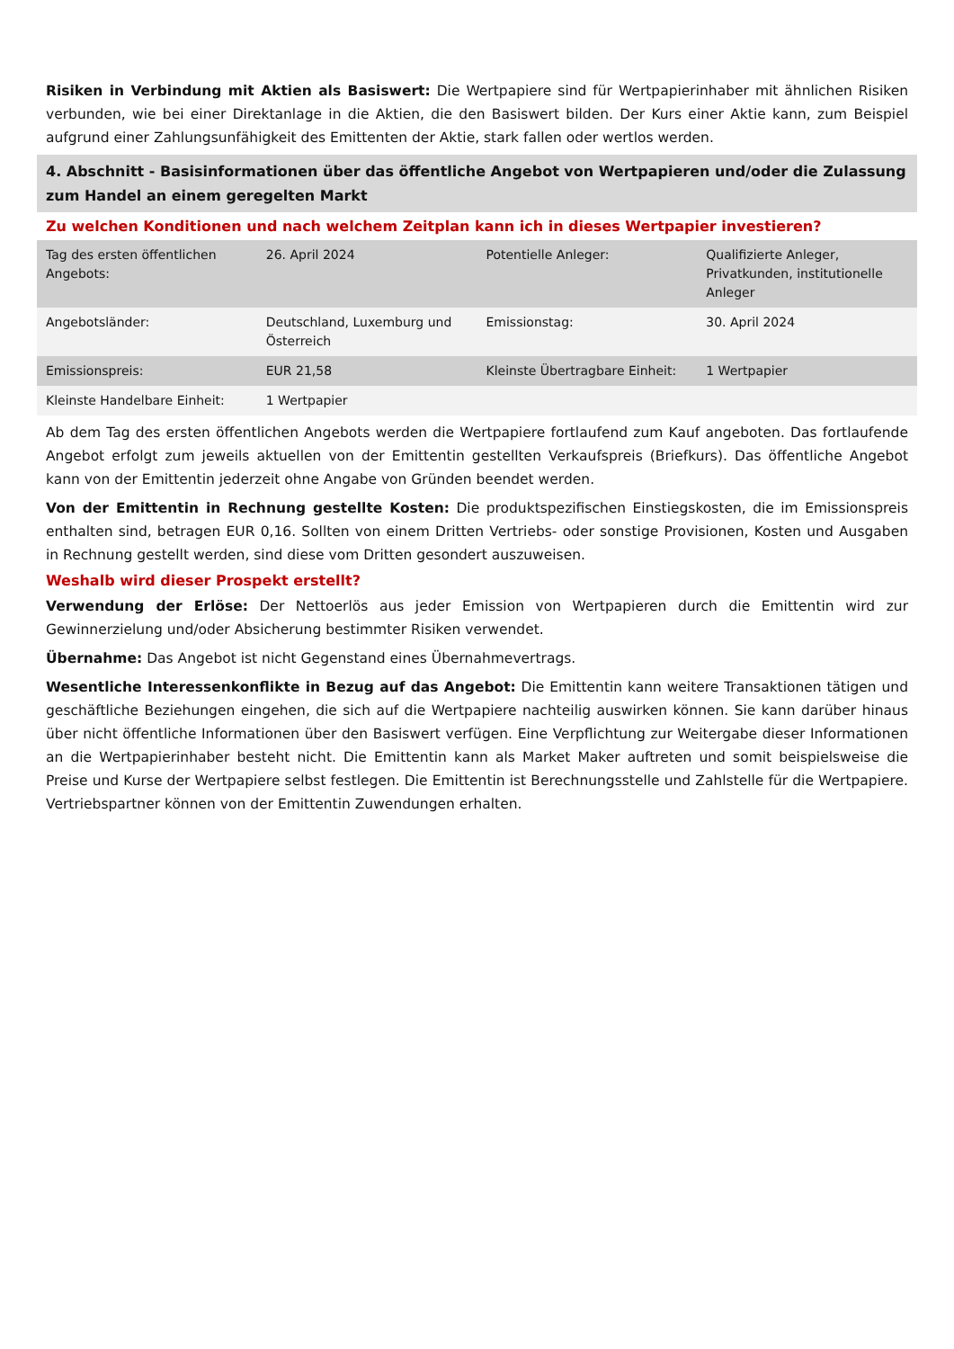Risiken in Verbindung mit Aktien als Basiswert: Die Wertpapiere sind für Wertpapierinhaber mit ähnlichen Risiken verbunden, wie bei einer Direktanlage in die Aktien, die den Basiswert bilden. Der Kurs einer Aktie kann, zum Beispiel aufgrund einer Zahlungsunfähigkeit des Emittenten der Aktie, stark fallen oder wertlos werden.
4. Abschnitt - Basisinformationen über das öffentliche Angebot von Wertpapieren und/oder die Zulassung zum Handel an einem geregelten Markt
Zu welchen Konditionen und nach welchem Zeitplan kann ich in dieses Wertpapier investieren?
| Tag des ersten öffentlichen Angebots: | 26. April 2024 | Potentielle Anleger: | Qualifizierte Anleger, Privatkunden, institutionelle Anleger |
| Angebotsländer: | Deutschland, Luxemburg und Österreich | Emissionstag: | 30. April 2024 |
| Emissionspreis: | EUR 21,58 | Kleinste Übertragbare Einheit: | 1 Wertpapier |
| Kleinste Handelbare Einheit: | 1 Wertpapier | | |
Ab dem Tag des ersten öffentlichen Angebots werden die Wertpapiere fortlaufend zum Kauf angeboten. Das fortlaufende Angebot erfolgt zum jeweils aktuellen von der Emittentin gestellten Verkaufspreis (Briefkurs). Das öffentliche Angebot kann von der Emittentin jederzeit ohne Angabe von Gründen beendet werden.
Von der Emittentin in Rechnung gestellte Kosten: Die produktspezifischen Einstiegskosten, die im Emissionspreis enthalten sind, betragen EUR 0,16. Sollten von einem Dritten Vertriebs- oder sonstige Provisionen, Kosten und Ausgaben in Rechnung gestellt werden, sind diese vom Dritten gesondert auszuweisen.
Weshalb wird dieser Prospekt erstellt?
Verwendung der Erlöse: Der Nettoerlös aus jeder Emission von Wertpapieren durch die Emittentin wird zur Gewinnerzielung und/oder Absicherung bestimmter Risiken verwendet.
Übernahme: Das Angebot ist nicht Gegenstand eines Übernahmevertrags.
Wesentliche Interessenkonflikte in Bezug auf das Angebot: Die Emittentin kann weitere Transaktionen tätigen und geschäftliche Beziehungen eingehen, die sich auf die Wertpapiere nachteilig auswirken können. Sie kann darüber hinaus über nicht öffentliche Informationen über den Basiswert verfügen. Eine Verpflichtung zur Weitergabe dieser Informationen an die Wertpapierinhaber besteht nicht. Die Emittentin kann als Market Maker auftreten und somit beispielsweise die Preise und Kurse der Wertpapiere selbst festlegen. Die Emittentin ist Berechnungsstelle und Zahlstelle für die Wertpapiere. Vertriebspartner können von der Emittentin Zuwendungen erhalten.